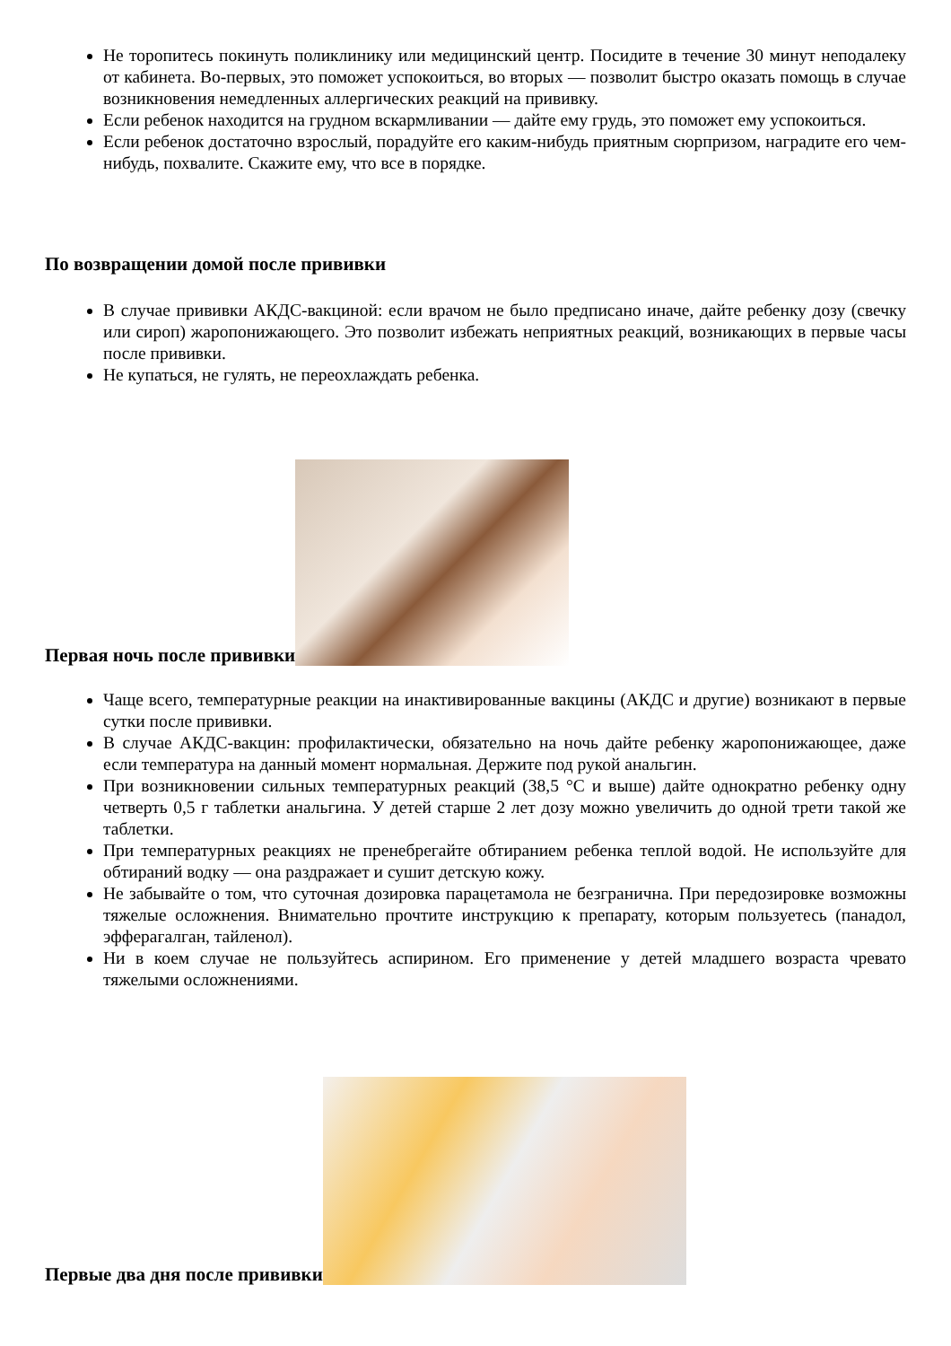Не торопитесь покинуть поликлинику или медицинский центр. Посидите в течение 30 минут неподалеку от кабинета. Во-первых, это поможет успокоиться, во вторых — позволит быстро оказать помощь в случае возникновения немедленных аллергических реакций на прививку.
Если ребенок находится на грудном вскармливании — дайте ему грудь, это поможет ему успокоиться.
Если ребенок достаточно взрослый, порадуйте его каким-нибудь приятным сюрпризом, наградите его чем-нибудь, похвалите. Скажите ему, что все в порядке.
По возвращении домой после прививки
В случае прививки АКДС-вакциной: если врачом не было предписано иначе, дайте ребенку дозу (свечку или сироп) жаропонижающего. Это позволит избежать неприятных реакций, возникающих в первые часы после прививки.
Не купаться, не гулять, не переохлаждать ребенка.
Первая ночь после прививки
Чаще всего, температурные реакции на инактивированные вакцины (АКДС и другие) возникают в первые сутки после прививки.
В случае АКДС-вакцин: профилактически, обязательно на ночь дайте ребенку жаропонижающее, даже если температура на данный момент нормальная. Держите под рукой анальгин.
При возникновении сильных температурных реакций (38,5 °C и выше) дайте однократно ребенку одну четверть 0,5 г таблетки анальгина. У детей старше 2 лет дозу можно увеличить до одной трети такой же таблетки.
При температурных реакциях не пренебрегайте обтиранием ребенка теплой водой. Не используйте для обтираний водку — она раздражает и сушит детскую кожу.
Не забывайте о том, что суточная дозировка парацетамола не безгранична. При передозировке возможны тяжелые осложнения. Внимательно прочтите инструкцию к препарату, которым пользуетесь (панадол, эфферагалган, тайленол).
Ни в коем случае не пользуйтесь аспирином. Его применение у детей младшего возраста чревато тяжелыми осложнениями.
Первые два дня после прививки